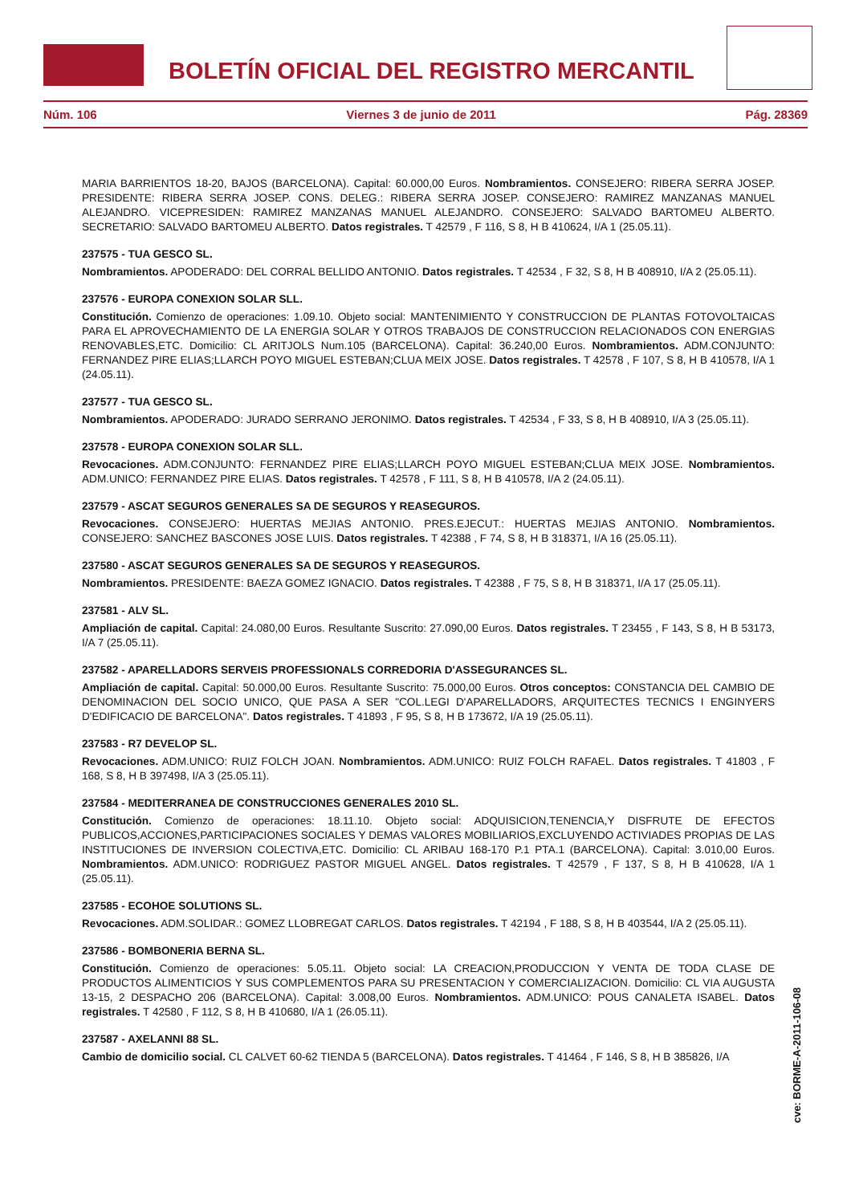BOLETÍN OFICIAL DEL REGISTRO MERCANTIL
Núm. 106 Viernes 3 de junio de 2011 Pág. 28369
MARIA BARRIENTOS 18-20, BAJOS (BARCELONA). Capital: 60.000,00 Euros. Nombramientos. CONSEJERO: RIBERA SERRA JOSEP. PRESIDENTE: RIBERA SERRA JOSEP. CONS. DELEG.: RIBERA SERRA JOSEP. CONSEJERO: RAMIREZ MANZANAS MANUEL ALEJANDRO. VICEPRESIDEN: RAMIREZ MANZANAS MANUEL ALEJANDRO. CONSEJERO: SALVADO BARTOMEU ALBERTO. SECRETARIO: SALVADO BARTOMEU ALBERTO. Datos registrales. T 42579 , F 116, S 8, H B 410624, I/A 1 (25.05.11).
237575 - TUA GESCO SL.
Nombramientos. APODERADO: DEL CORRAL BELLIDO ANTONIO. Datos registrales. T 42534 , F 32, S 8, H B 408910, I/A 2 (25.05.11).
237576 - EUROPA CONEXION SOLAR SLL.
Constitución. Comienzo de operaciones: 1.09.10. Objeto social: MANTENIMIENTO Y CONSTRUCCION DE PLANTAS FOTOVOLTAICAS PARA EL APROVECHAMIENTO DE LA ENERGIA SOLAR Y OTROS TRABAJOS DE CONSTRUCCION RELACIONADOS CON ENERGIAS RENOVABLES,ETC. Domicilio: CL ARITJOLS Num.105 (BARCELONA). Capital: 36.240,00 Euros. Nombramientos. ADM.CONJUNTO: FERNANDEZ PIRE ELIAS;LLARCH POYO MIGUEL ESTEBAN;CLUA MEIX JOSE. Datos registrales. T 42578 , F 107, S 8, H B 410578, I/A 1 (24.05.11).
237577 - TUA GESCO SL.
Nombramientos. APODERADO: JURADO SERRANO JERONIMO. Datos registrales. T 42534 , F 33, S 8, H B 408910, I/A 3 (25.05.11).
237578 - EUROPA CONEXION SOLAR SLL.
Revocaciones. ADM.CONJUNTO: FERNANDEZ PIRE ELIAS;LLARCH POYO MIGUEL ESTEBAN;CLUA MEIX JOSE. Nombramientos. ADM.UNICO: FERNANDEZ PIRE ELIAS. Datos registrales. T 42578 , F 111, S 8, H B 410578, I/A 2 (24.05.11).
237579 - ASCAT SEGUROS GENERALES SA DE SEGUROS Y REASEGUROS.
Revocaciones. CONSEJERO: HUERTAS MEJIAS ANTONIO. PRES.EJECUT.: HUERTAS MEJIAS ANTONIO. Nombramientos. CONSEJERO: SANCHEZ BASCONES JOSE LUIS. Datos registrales. T 42388 , F 74, S 8, H B 318371, I/A 16 (25.05.11).
237580 - ASCAT SEGUROS GENERALES SA DE SEGUROS Y REASEGUROS.
Nombramientos. PRESIDENTE: BAEZA GOMEZ IGNACIO. Datos registrales. T 42388 , F 75, S 8, H B 318371, I/A 17 (25.05.11).
237581 - ALV SL.
Ampliación de capital. Capital: 24.080,00 Euros. Resultante Suscrito: 27.090,00 Euros. Datos registrales. T 23455 , F 143, S 8, H B 53173, I/A 7 (25.05.11).
237582 - APARELLADORS SERVEIS PROFESSIONALS CORREDORIA D'ASSEGURANCES SL.
Ampliación de capital. Capital: 50.000,00 Euros. Resultante Suscrito: 75.000,00 Euros. Otros conceptos: CONSTANCIA DEL CAMBIO DE DENOMINACION DEL SOCIO UNICO, QUE PASA A SER "COL.LEGI D'APARELLADORS, ARQUITECTES TECNICS I ENGINYERS D'EDIFICACIO DE BARCELONA". Datos registrales. T 41893 , F 95, S 8, H B 173672, I/A 19 (25.05.11).
237583 - R7 DEVELOP SL.
Revocaciones. ADM.UNICO: RUIZ FOLCH JOAN. Nombramientos. ADM.UNICO: RUIZ FOLCH RAFAEL. Datos registrales. T 41803 , F 168, S 8, H B 397498, I/A 3 (25.05.11).
237584 - MEDITERRANEA DE CONSTRUCCIONES GENERALES 2010 SL.
Constitución. Comienzo de operaciones: 18.11.10. Objeto social: ADQUISICION,TENENCIA,Y DISFRUTE DE EFECTOS PUBLICOS,ACCIONES,PARTICIPACIONES SOCIALES Y DEMAS VALORES MOBILIARIOS,EXCLUYENDO ACTIVIADES PROPIAS DE LAS INSTITUCIONES DE INVERSION COLECTIVA,ETC. Domicilio: CL ARIBAU 168-170 P.1 PTA.1 (BARCELONA). Capital: 3.010,00 Euros. Nombramientos. ADM.UNICO: RODRIGUEZ PASTOR MIGUEL ANGEL. Datos registrales. T 42579 , F 137, S 8, H B 410628, I/A 1 (25.05.11).
237585 - ECOHOE SOLUTIONS SL.
Revocaciones. ADM.SOLIDAR.: GOMEZ LLOBREGAT CARLOS. Datos registrales. T 42194 , F 188, S 8, H B 403544, I/A 2 (25.05.11).
237586 - BOMBONERIA BERNA SL.
Constitución. Comienzo de operaciones: 5.05.11. Objeto social: LA CREACION,PRODUCCION Y VENTA DE TODA CLASE DE PRODUCTOS ALIMENTICIOS Y SUS COMPLEMENTOS PARA SU PRESENTACION Y COMERCIALIZACION. Domicilio: CL VIA AUGUSTA 13-15, 2 DESPACHO 206 (BARCELONA). Capital: 3.008,00 Euros. Nombramientos. ADM.UNICO: POUS CANALETA ISABEL. Datos registrales. T 42580 , F 112, S 8, H B 410680, I/A 1 (26.05.11).
237587 - AXELANNI 88 SL.
Cambio de domicilio social. CL CALVET 60-62 TIENDA 5 (BARCELONA). Datos registrales. T 41464 , F 146, S 8, H B 385826, I/A
cve: BORME-A-2011-106-08